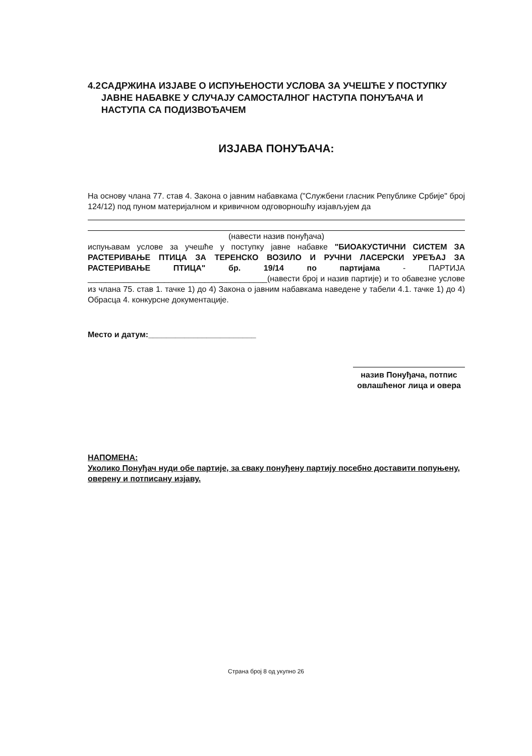4.2 САДРЖИНА ИЗЈАВЕ О ИСПУЊЕНОСТИ УСЛОВА ЗА УЧЕШЋЕ У ПОСТУПКУ ЈАВНЕ НАБАВКЕ У СЛУЧАЈУ САМОСТАЛНОГ НАСТУПА ПОНУЂАЧА И НАСТУПА СА ПОДИЗВОЂАЧЕМ
ИЗЈАВА ПОНУЂАЧА:
На основу члана 77. став 4. Закона о јавним набавкама ("Службени гласник Републике Србије" број 124/12) под пуном материјалном и кривичном одговорношћу изјављујем да
(навести назив понуђача)
испуњавам услове за учешће у поступку јавне набавке "БИОАКУСТИЧНИ СИСТЕМ ЗА РАСТЕРИВАЊЕ ПТИЦА ЗА ТЕРЕНСКО ВОЗИЛО И РУЧНИ ЛАСЕРСКИ УРЕЂАЈ ЗА РАСТЕРИВАЊЕ ПТИЦА" бр. 19/14 по партијама - ПАРТИЈА ________________________________________(навести број и назив партије) и то обавезне услове из члана 75. став 1. тачке 1) до 4) Закона о јавним набавкама наведене у табели 4.1. тачке 1) до 4) Обрасца 4. конкурсне документације.
Место и датум:________________________
назив Понуђача, потпис овлашћеног лица и овера
НАПОМЕНА:
Уколико Понуђач нуди обе партије, за сваку понуђену партију посебно доставити попуњену, оверену и потписану изјаву.
Страна број 8 од укупно 26